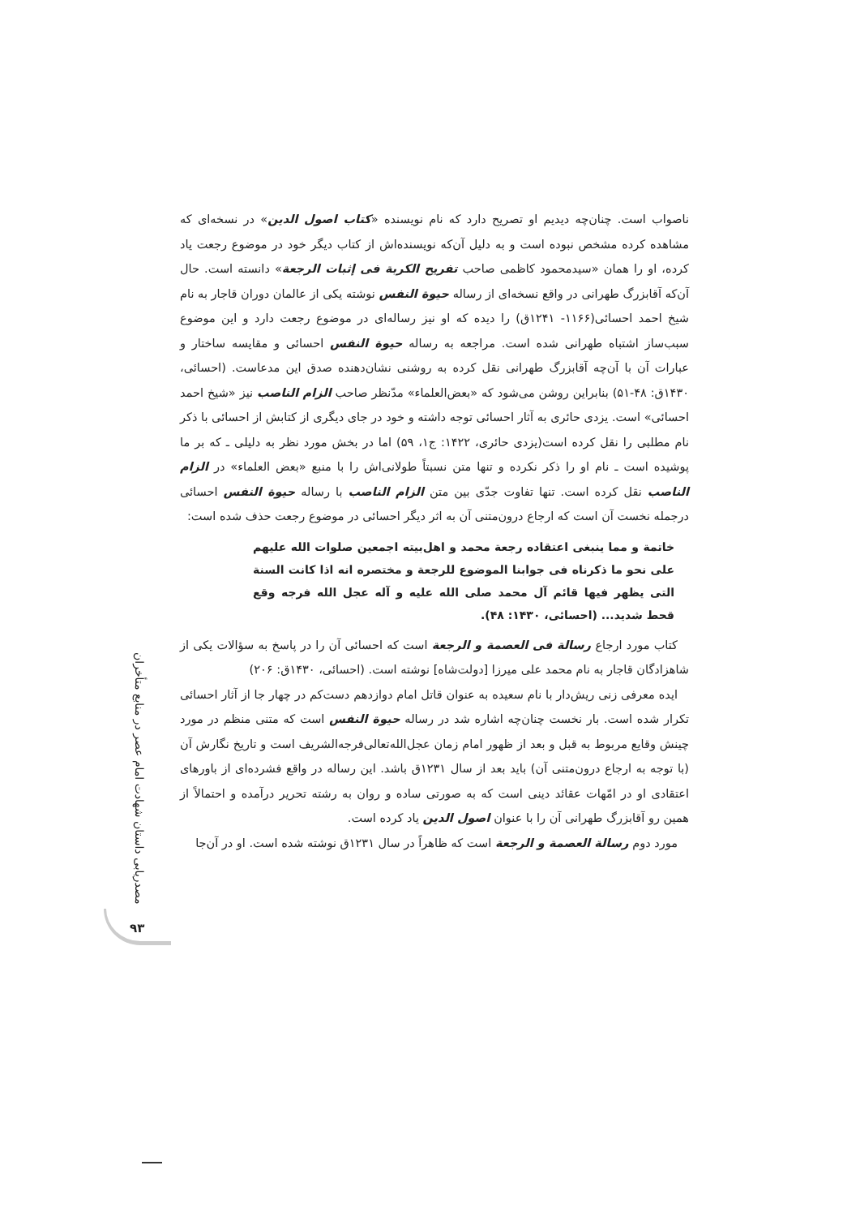ناصواب است. چنان‌چه دیدیم او تصریح دارد که نام نویسنده «کتاب اصول الدین» در نسخه‌ای که مشاهده کرده مشخص نبوده است و به دلیل آن‌که نویسنده‌اش از کتاب دیگر خود در موضوع رجعت یاد کرده، او را همان «سیدمحمود کاظمی صاحب تفریح الکربة فی إثبات الرجعة» دانسته است. حال آن‌که آقابزرگ طهرانی در واقع نسخه‌ای از رساله حیوة النفس نوشته یکی از عالمان دوران قاجار به نام شیخ احمد احسائی(۱۱۶۶- ۱۲۴۱ق) را دیده که او نیز رساله‌ای در موضوع رجعت دارد و این موضوع سبب‌ساز اشتباه طهرانی شده است. مراجعه به رساله حیوة النفس احسائی و مقایسه ساختار و عبارات آن با آن‌چه آقابزرگ طهرانی نقل کرده به روشنی نشان‌دهنده صدق این مدعاست. (احسائی، ۱۴۳۰ق: ۴۸-۵۱) بنابراین روشن می‌شود که «بعض‌العلماء» مدّنظر صاحب الزام الناصب نیز «شیخ احمد احسائی» است. یزدی حائری به آثار احسائی توجه داشته و خود در جای دیگری از کتابش از احسائی با ذکر نام مطلبی را نقل کرده است(یزدی حائری، ۱۴۲۲: ج۱، ۵۹) اما در بخش مورد نظر به دلیلی ـ که بر ما پوشیده است ـ نام او را ذکر نکرده و تنها متن نسبتاً طولانی‌اش را با منبع «بعض العلماء» در الزام الناصب نقل کرده است. تنها تفاوت جدّی بین متن الزام الناصب با رساله حیوة النفس احسائی درجمله نخست آن است که ارجاع درون‌متنی آن به اثر دیگر احسائی در موضوع رجعت حذف شده است:
خاتمة و مما ینبغی اعتقاده رجعة محمد و اهل‌بیته اجمعین صلوات الله علیهم علی نحو ما ذکرناه فی جوابنا الموضوع للرجعة و مختصره انه اذا کانت السنة التی یظهر فیها قائم آل محمد صلی الله علیه و آله عجل الله فرجه وقع قحط شدید... (احسائی، ۱۴۳۰: ۴۸).
کتاب مورد ارجاع رسالة فی العصمة و الرجعة است که احسائی آن را در پاسخ به سؤالات یکی از شاهزادگان قاجار به نام محمد علی میرزا [دولت‌شاه] نوشته است. (احسائی، ۱۴۳۰ق: ۲۰۶)
ایده معرفی زنی ریش‌دار با نام سعیده به عنوان قاتل امام دوازدهم دست‌کم در چهار جا از آثار احسائی تکرار شده است. بار نخست چنان‌چه اشاره شد در رساله حیوة النفس است که متنی منظم در مورد چینش وقایع مربوط به قبل و بعد از ظهور امام زمان عجل‌الله‌تعالی‌فرجه‌الشریف است و تاریخ نگارش آن (با توجه به ارجاع درون‌متنی آن) باید بعد از سال ۱۲۳۱ق باشد. این رساله در واقع فشرده‌ای از باورهای اعتقادی او در امّهات عقائد دینی است که به صورتی ساده و روان به رشته تحریر درآمده و احتمالاً از همین رو آقابزرگ طهرانی آن را با عنوان اصول الدین یاد کرده است.
مورد دوم رسالة العصمة و الرجعة است که ظاهراً در سال ۱۲۳۱ق نوشته شده است. او در آن‌جا
مصدریابی داستان شهادت امام عصر در منابع متأخران
۹۳